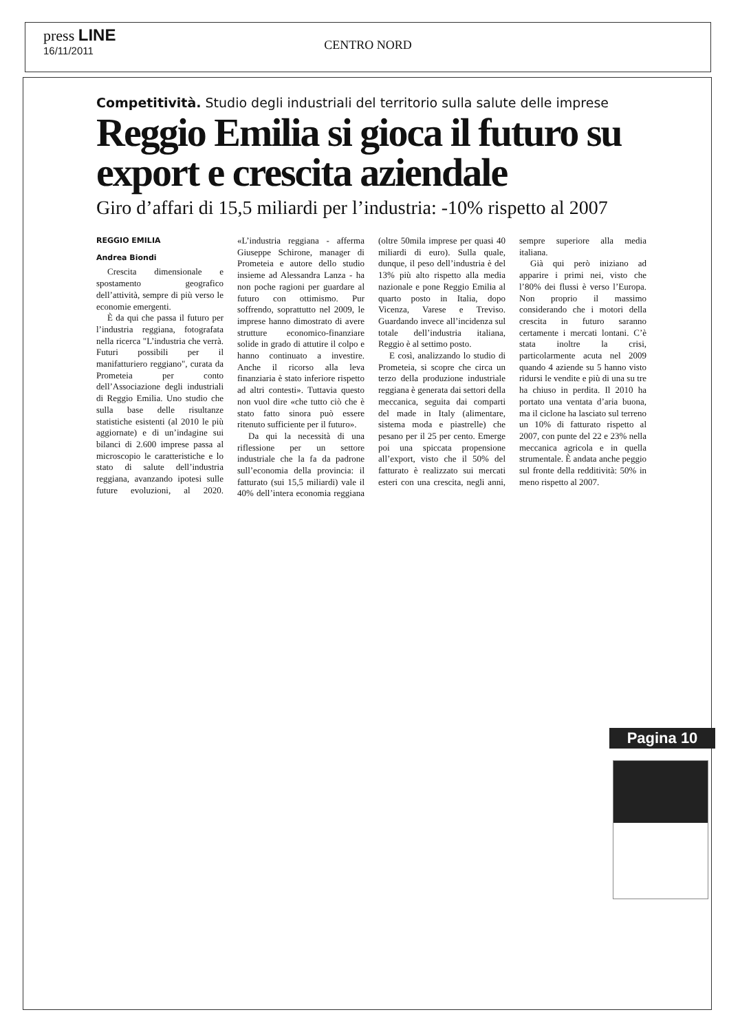press LINE
16/11/2011
CENTRO NORD
Competitività. Studio degli industriali del territorio sulla salute delle imprese
Reggio Emilia si gioca il futuro su export e crescita aziendale
Giro d’affari di 15,5 miliardi per l’industria: -10% rispetto al 2007
REGGIO EMILIA
Andrea Biondi
Crescita dimensionale e spostamento geografico dell’attività, sempre di più verso le economie emergenti.
È da qui che passa il futuro per l’industria reggiana, fotografata nella ricerca "L’industria che verrà. Futuri possibili per il manifatturiero reggiano", curata da Prometeia per conto dell’Associazione degli industriali di Reggio Emilia. Uno studio che sulla base delle risultanze statistiche esistenti (al 2010 le più aggiornate) e di un’indagine sui bilanci di 2.600 imprese passa al microscopio le caratteristiche e lo stato di salute dell’industria reggiana, avanzando ipotesi sulle future evoluzioni, al 2020. «L’industria reggiana - afferma Giuseppe Schirone, manager di Prometeia e autore dello studio insieme ad Alessandra Lanza - ha non poche ragioni per guardare al futuro con ottimismo. Pur soffrendo, soprattutto nel 2009, le imprese hanno dimostrato di avere strutture economico-finanziare solide in grado di attutire il colpo e hanno continuato a investire. Anche il ricorso alla leva finanziaria è stato inferiore rispetto ad altri contesti». Tuttavia questo non vuol dire «che tutto ciò che è stato fatto sinora può essere ritenuto sufficiente per il futuro».
Da qui la necessità di una riflessione per un settore industriale che la fa da padrone sull’economia della provincia: il fatturato (sui 15,5 miliardi) vale il 40% dell’intera economia reggiana (oltre 50mila imprese per quasi 40 miliardi di euro). Sulla quale, dunque, il peso dell’industria è del 13% più alto rispetto alla media nazionale e pone Reggio Emilia al quarto posto in Italia, dopo Vicenza, Varese e Treviso. Guardando invece all’incidenza sul totale dell’industria italiana, Reggio è al settimo posto.
E così, analizzando lo studio di Prometeia, si scopre che circa un terzo della produzione industriale reggiana è generata dai settori della meccanica, seguita dai comparti del made in Italy (alimentare, sistema moda e piastrelle) che pesano per il 25 per cento. Emerge poi una spiccata propensione all’export, visto che il 50% del fatturato è realizzato sui mercati esteri con una crescita, negli anni, sempre superiore alla media italiana.
Già qui però iniziano ad apparire i primi nei, visto che l’80% dei flussi è verso l’Europa. Non proprio il massimo considerando che i motori della crescita in futuro saranno certamente i mercati lontani. C’è stata inoltre la crisi, particolarmente acuta nel 2009 quando 4 aziende su 5 hanno visto ridursi le vendite e più di una su tre ha chiuso in perdita. Il 2010 ha portato una ventata d’aria buona, ma il ciclone ha lasciato sul terreno un 10% di fatturato rispetto al 2007, con punte del 22 e 23% nella meccanica agricola e in quella strumentale. È andata anche peggio sul fronte della redditività: 50% in meno rispetto al 2007.
Pagina 10